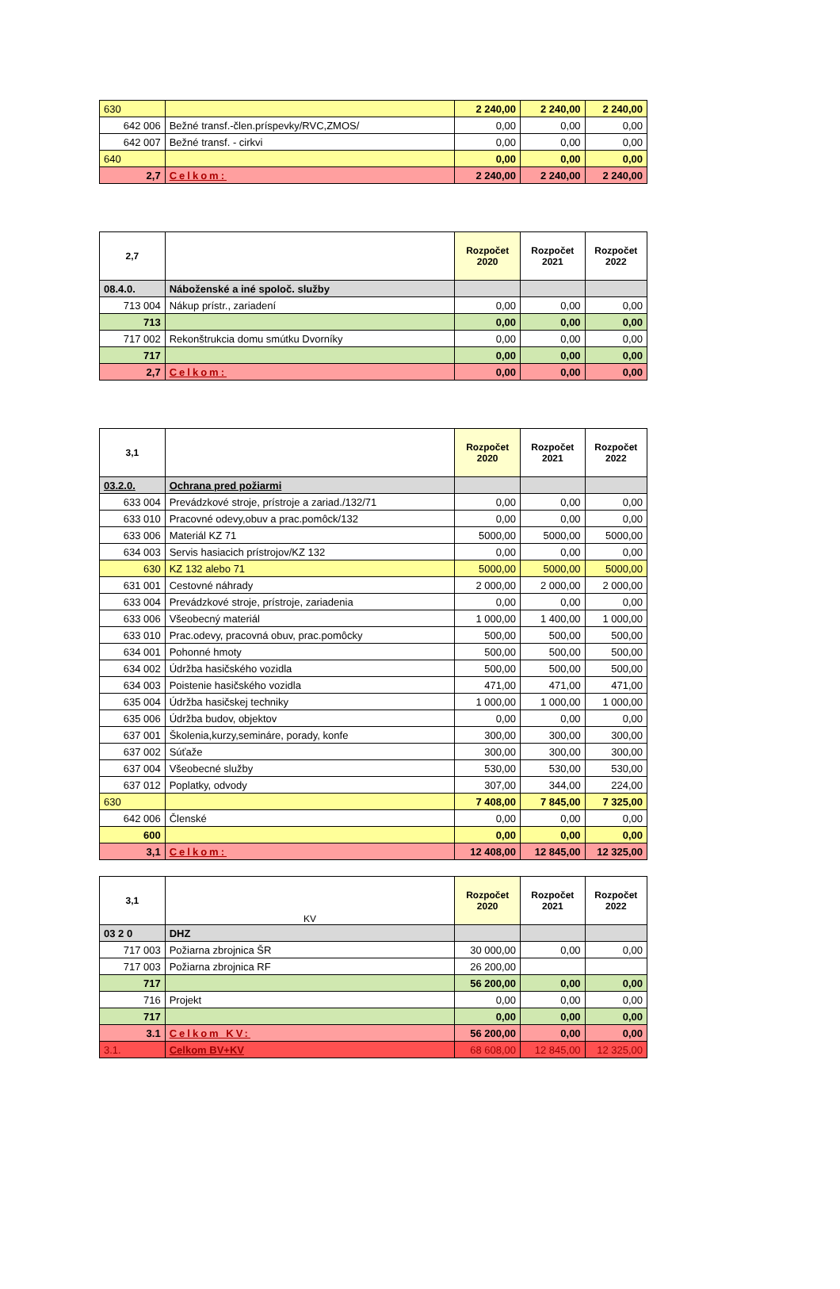| 630 | | 2 240,00 | 2 240,00 | 2 240,00 |
| 642 006 | Bežné transf.-člen.príspevky/RVC,ZMOS/ | 0,00 | 0,00 | 0,00 |
| 642 007 | Bežné transf. - cirkvi | 0,00 | 0,00 | 0,00 |
| 640 | | 0,00 | 0,00 | 0,00 |
| 2,7 | Celkom: | 2 240,00 | 2 240,00 | 2 240,00 |
| 2,7 | | Rozpočet 2020 | Rozpočet 2021 | Rozpočet 2022 |
| --- | --- | --- | --- | --- |
| 08.4.0. | Náboženské a iné spoloč. služby | | | |
| 713 004 | Nákup prístr., zariadení | 0,00 | 0,00 | 0,00 |
| 713 | | 0,00 | 0,00 | 0,00 |
| 717 002 | Rekonštrukcia domu smútku Dvorníky | 0,00 | 0,00 | 0,00 |
| 717 | | 0,00 | 0,00 | 0,00 |
| 2,7 | Celkom: | 0,00 | 0,00 | 0,00 |
| 3,1 | | Rozpočet 2020 | Rozpočet 2021 | Rozpočet 2022 |
| --- | --- | --- | --- | --- |
| 03.2.0. | Ochrana pred požiarmi | | | |
| 633 004 | Prevádzkové stroje, prístroje a zariad./132/71 | 0,00 | 0,00 | 0,00 |
| 633 010 | Pracovné odevy,obuv a prac.pomôck/132 | 0,00 | 0,00 | 0,00 |
| 633 006 | Materiál KZ 71 | 5000,00 | 5000,00 | 5000,00 |
| 634 003 | Servis hasiacich prístrojov/KZ 132 | 0,00 | 0,00 | 0,00 |
| 630 | KZ 132 alebo 71 | 5000,00 | 5000,00 | 5000,00 |
| 631 001 | Cestovné náhrady | 2 000,00 | 2 000,00 | 2 000,00 |
| 633 004 | Prevádzkové stroje, prístroje, zariadenia | 0,00 | 0,00 | 0,00 |
| 633 006 | Všeobecný materiál | 1 000,00 | 1 400,00 | 1 000,00 |
| 633 010 | Prac.odevy, pracovná obuv, prac.pomôcky | 500,00 | 500,00 | 500,00 |
| 634 001 | Pohonné hmoty | 500,00 | 500,00 | 500,00 |
| 634 002 | Údržba hasičského vozidla | 500,00 | 500,00 | 500,00 |
| 634 003 | Poistenie hasičského vozidla | 471,00 | 471,00 | 471,00 |
| 635 004 | Údržba hasičskej techniky | 1 000,00 | 1 000,00 | 1 000,00 |
| 635 006 | Údržba budov, objektov | 0,00 | 0,00 | 0,00 |
| 637 001 | Školenia,kurzy,semináre, porady, konfe | 300,00 | 300,00 | 300,00 |
| 637 002 | Súťaže | 300,00 | 300,00 | 300,00 |
| 637 004 | Všeobecné služby | 530,00 | 530,00 | 530,00 |
| 637 012 | Poplatky, odvody | 307,00 | 344,00 | 224,00 |
| 630 | | 7 408,00 | 7 845,00 | 7 325,00 |
| 642 006 | Členské | 0,00 | 0,00 | 0,00 |
| 600 | | 0,00 | 0,00 | 0,00 |
| 3,1 | Celkom: | 12 408,00 | 12 845,00 | 12 325,00 |
| 3,1 | KV | Rozpočet 2020 | Rozpočet 2021 | Rozpočet 2022 |
| --- | --- | --- | --- | --- |
| 03 2 0 | DHZ | | | |
| 717 003 | Požiarna zbrojnica ŠR | 30 000,00 | 0,00 | 0,00 |
| 717 003 | Požiarna zbrojnica RF | 26 200,00 | | |
| 717 | | 56 200,00 | 0,00 | 0,00 |
| 716 | Projekt | 0,00 | 0,00 | 0,00 |
| 717 | | 0,00 | 0,00 | 0,00 |
| 3.1 | Celkom KV: | 56 200,00 | 0,00 | 0,00 |
| 3.1. | Celkom BV+KV | 68 608,00 | 12 845,00 | 12 325,00 |